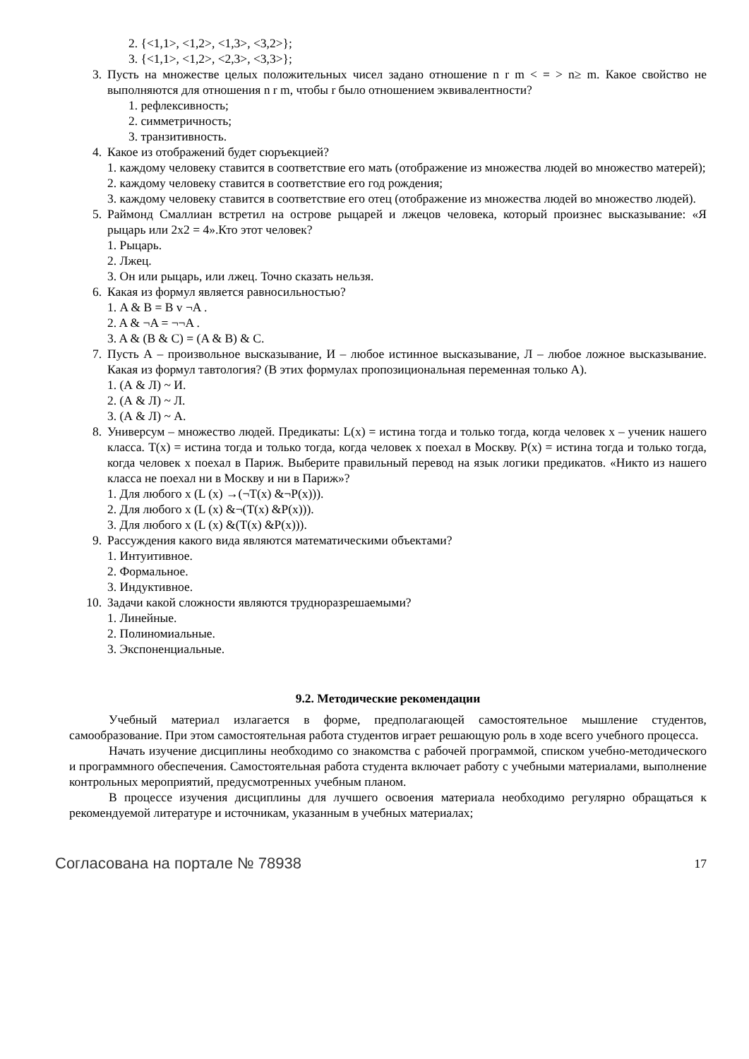2. {<1,1>, <1,2>, <1,3>, <3,2>};
3. {<1,1>, <1,2>, <2,3>, <3,3>};
3. Пусть на множестве целых положительных чисел задано отношение n r m < = > n≥ m. Какое свойство не выполняются для отношения n r m, чтобы r было отношением эквивалентности?
1. рефлексивность;
2. симметричность;
3. транзитивность.
4. Какое из отображений будет сюръекцией?
1. каждому человеку ставится в соответствие его мать (отображение из множества людей во множество матерей);
2. каждому человеку ставится в соответствие его год рождения;
3. каждому человеку ставится в соответствие его отец (отображение из множества людей во множество людей).
5. Раймонд Смаллиан встретил на острове рыцарей и лжецов человека, который произнес высказывание: «Я рыцарь или 2х2 = 4».Кто этот человек?
1. Рыцарь.
2. Лжец.
3. Он или рыцарь, или лжец. Точно сказать нельзя.
6. Какая из формул является равносильностью?
1. A & B = B v ¬A .
2. A & ¬A = ¬¬A .
3. A & (B & C) = (A & B) & C.
7. Пусть А – произвольное высказывание, И – любое истинное высказывание, Л – любое ложное высказывание. Какая из формул тавтология? (В этих формулах пропозициональная переменная только А).
1. (А & Л) ~ И.
2. (А & Л) ~ Л.
3. (А & Л) ~ А.
8. Универсум – множество людей. Предикаты: L(x) = истина тогда и только тогда, когда человек x – ученик нашего класса. T(x) = истина тогда и только тогда, когда человек x поехал в Москву. P(x) = истина тогда и только тогда, когда человек x поехал в Париж. Выберите правильный перевод на язык логики предикатов. «Никто из нашего класса не поехал ни в Москву и ни в Париж»?
1. Для любого x (L (x) →(¬T(x) &¬P(x))).
2. Для любого x (L (x) &¬(T(x) &P(x))).
3. Для любого x (L (x) &(T(x) &P(x))).
9. Рассуждения какого вида являются математическими объектами?
1. Интуитивное.
2. Формальное.
3. Индуктивное.
10. Задачи какой сложности являются трудноразрешаемыми?
1. Линейные.
2. Полиномиальные.
3. Экспоненциальные.
9.2. Методические рекомендации
Учебный материал излагается в форме, предполагающей самостоятельное мышление студентов, самообразование. При этом самостоятельная работа студентов играет решающую роль в ходе всего учебного процесса.
Начать изучение дисциплины необходимо со знакомства с рабочей программой, списком учебно-методического и программного обеспечения. Самостоятельная работа студента включает работу с учебными материалами, выполнение контрольных мероприятий, предусмотренных учебным планом.
В процессе изучения дисциплины для лучшего освоения материала необходимо регулярно обращаться к рекомендуемой литературе и источникам, указанным в учебных материалах;
Согласована на портале № 78938 17